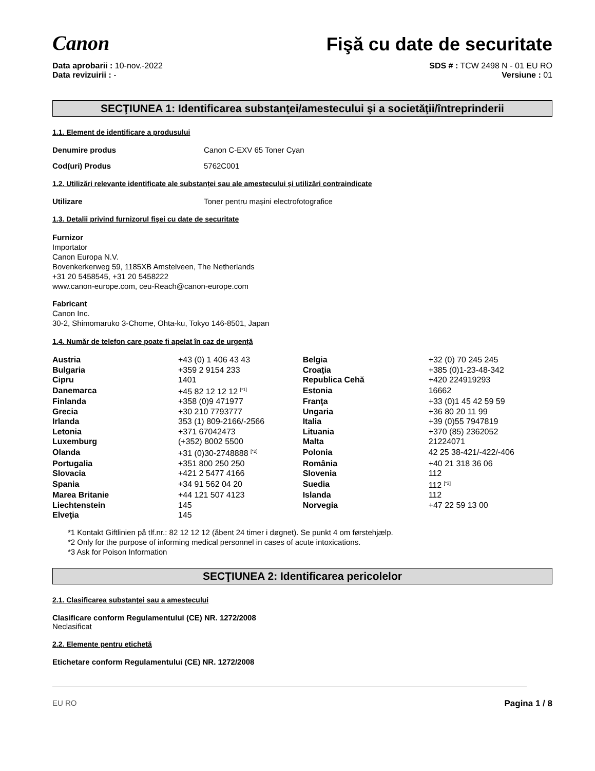Canon
Fişă cu date de securitate
Data aprobarii : 10-nov.-2022
Data revizuirii : -
SDS # : TCW 2498 N - 01 EU RO
Versiune : 01
SECŢIUNEA 1: Identificarea substanţei/amestecului şi a societăţii/întreprinderii
1.1. Element de identificare a produsului
Denumire produs Canon C-EXV 65 Toner Cyan
Cod(uri) Produs 5762C001
1.2. Utilizări relevante identificate ale substanței sau ale amestecului și utilizări contraindicate
Utilizare Toner pentru mașini electrofotografice
1.3. Detalii privind furnizorul fișei cu date de securitate
Furnizor
Importator
Canon Europa N.V.
Bovenkerkerweg 59, 1185XB Amstelveen, The Netherlands
+31 20 5458545, +31 20 5458222
www.canon-europe.com, ceu-Reach@canon-europe.com
Fabricant
Canon Inc.
30-2, Shimomaruko 3-Chome, Ohta-ku, Tokyo 146-8501, Japan
1.4. Număr de telefon care poate fi apelat în caz de urgență
| Austria | +43 (0) 1 406 43 43 | Belgia | +32 (0) 70 245 245 |
| Bulgaria | +359 2 9154 233 | Croaţia | +385 (0)1-23-48-342 |
| Cipru | 1401 | Republica Cehă | +420 224919293 |
| Danemarca | +45 82 12 12 12 <sup>[*1]</sup> | Estonia | 16662 |
| Finlanda | +358 (0)9 471977 | Franţa | +33 (0)1 45 42 59 59 |
| Grecia | +30 210 7793777 | Ungaria | +36 80 20 11 99 |
| Irlanda | 353 (1) 809-2166/-2566 | Italia | +39 (0)55 7947819 |
| Letonia | +371 67042473 | Lituania | +370 (85) 2362052 |
| Luxemburg | (+352) 8002 5500 | Malta | 21224071 |
| Olanda | +31 (0)30-2748888 <sup>[*2]</sup> | Polonia | 42 25 38-421/-422/-406 |
| Portugalia | +351 800 250 250 | România | +40 21 318 36 06 |
| Slovacia | +421 2 5477 4166 | Slovenia | 112 |
| Spania | +34 91 562 04 20 | Suedia | 112 <sup>[*3]</sup> |
| Marea Britanie | +44 121 507 4123 | Islanda | 112 |
| Liechtenstein | 145 | Norvegia | +47 22 59 13 00 |
| Elveţia | 145 | | |
*1 Kontakt Giftlinien på tlf.nr.: 82 12 12 12 (åbent 24 timer i døgnet). Se punkt 4 om førstehjælp.
*2 Only for the purpose of informing medical personnel in cases of acute intoxications.
*3 Ask for Poison Information
SECŢIUNEA 2: Identificarea pericolelor
2.1. Clasificarea substanţei sau a amestecului
Clasificare conform Regulamentului (CE) NR. 1272/2008
Neclasificat
2.2. Elemente pentru etichetă
Etichetare conform Regulamentului (CE) NR. 1272/2008
EU RO Pagina 1 / 8